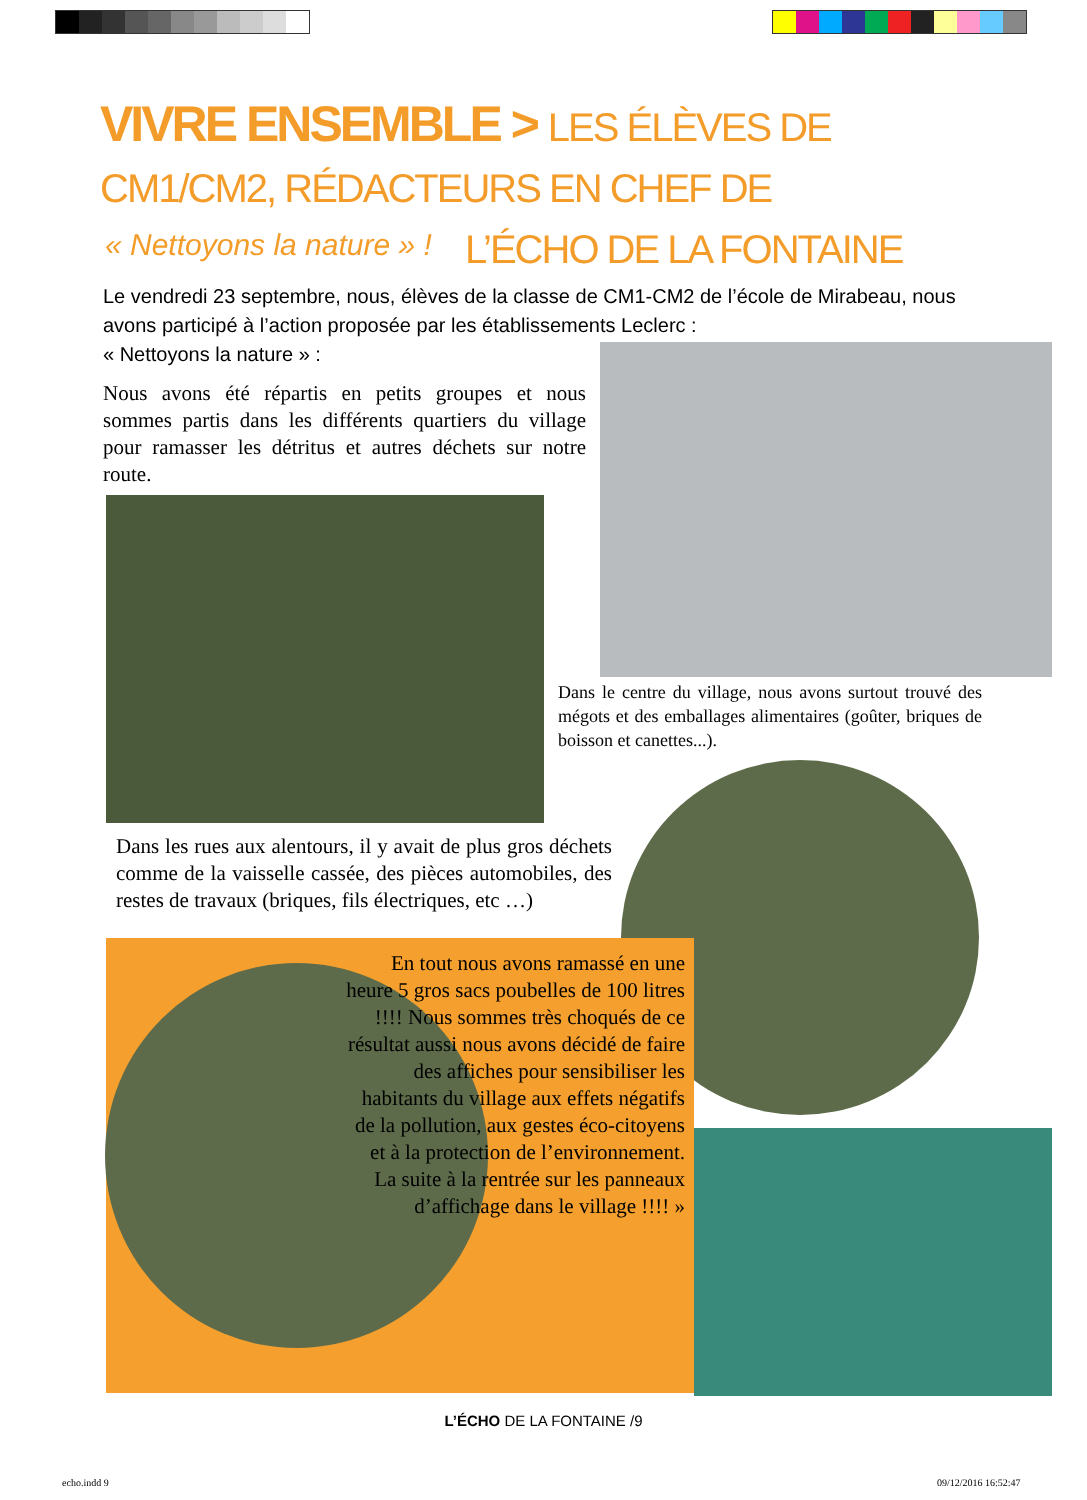VIVRE ENSEMBLE > LES ÉLÈVES DE CM1/CM2, RÉDACTEURS EN CHEF DE
L’ÉCHO DE LA FONTAINE
« Nettoyons la nature » !
Le vendredi 23 septembre, nous, élèves de la classe de CM1-CM2 de l’école de Mirabeau, nous avons participé à l’action proposée par les établissements Leclerc :
« Nettoyons la nature » :
Nous avons été répartis en petits groupes et nous sommes partis dans les différents quartiers du village pour ramasser les détritus et autres déchets sur notre route.
Dans le centre du village, nous avons surtout trouvé des mégots et des emballages alimentaires (goûter, briques de boisson et canettes...).
Dans les rues aux alentours, il y avait de plus gros déchets comme de la vaisselle cassée, des pièces automobiles, des restes de travaux (briques, fils électriques, etc …)
En tout nous avons ramassé en une heure 5 gros sacs poubelles de 100 litres !!!! Nous sommes très choqués de ce résultat aussi nous avons décidé de faire des affiches pour sensibiliser les habitants du village aux effets négatifs de la pollution, aux gestes éco-citoyens et à la protection de l’environnement. La suite à la rentrée sur les panneaux d’affichage dans le village !!!! »
L’ÉCHO DE LA FONTAINE /9
echo.indd 9 09/12/2016 16:52:47